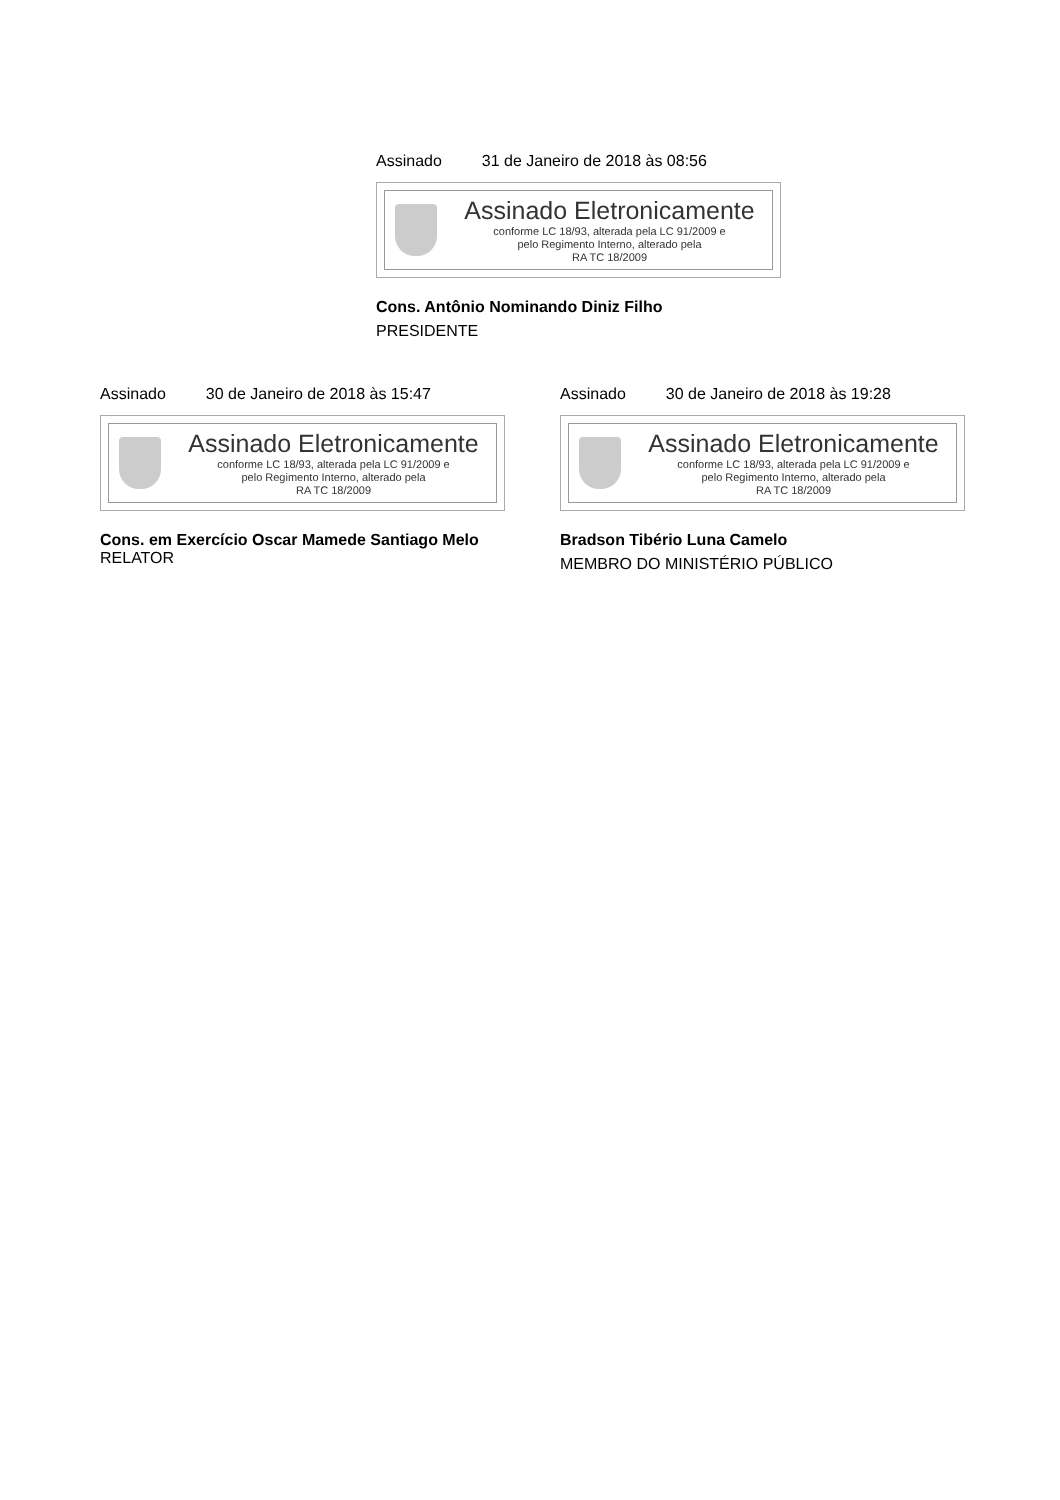Assinado 31 de Janeiro de 2018 às 08:56
Assinado Eletronicamente
conforme LC 18/93, alterada pela LC 91/2009 e
pelo Regimento Interno, alterado pela
RA TC 18/2009
Cons. Antônio Nominando Diniz Filho
PRESIDENTE
Assinado 30 de Janeiro de 2018 às 15:47
Assinado Eletronicamente
conforme LC 18/93, alterada pela LC 91/2009 e
pelo Regimento Interno, alterado pela
RA TC 18/2009
Cons. em Exercício Oscar Mamede Santiago Melo
RELATOR
Assinado 30 de Janeiro de 2018 às 19:28
Assinado Eletronicamente
conforme LC 18/93, alterada pela LC 91/2009 e
pelo Regimento Interno, alterado pela
RA TC 18/2009
Bradson Tibério Luna Camelo
MEMBRO DO MINISTÉRIO PÚBLICO